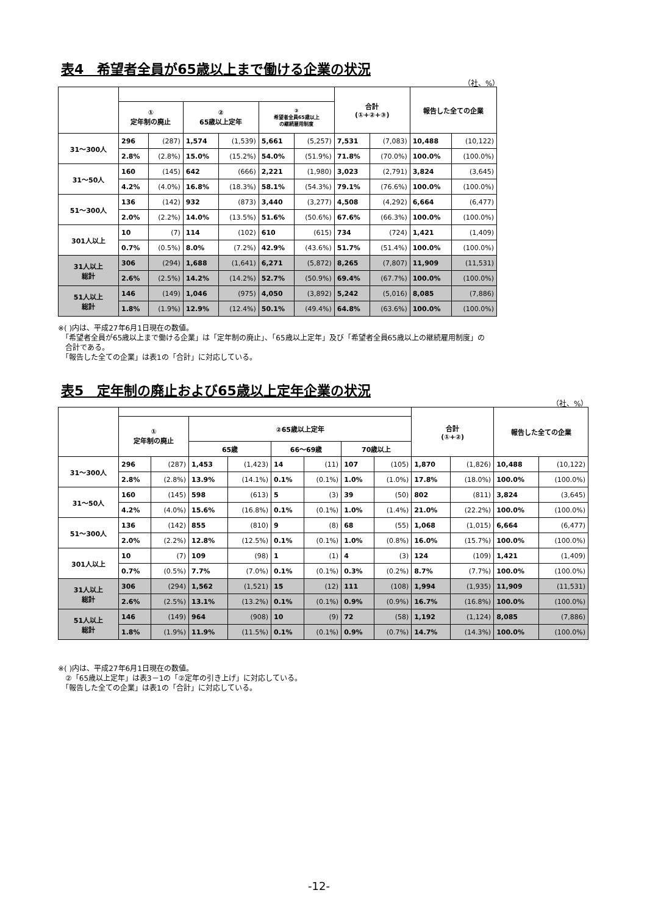表4　希望者全員が65歳以上まで働ける企業の状況
（社、%）
| | | | | | | | 合計 (①+②+③) | | 報告した全ての企業 | |
| --- | --- | --- | --- | --- | --- | --- | --- | --- | --- | --- |
| | ① 定年制の廃止 | | ② 65歳以上定年 | | ③ 希望者全員65歳以上 の継続雇用制度 | | | | | |
| 31～300人 | 296 | (287) | 1,574 | (1,539) | 5,661 | (5,257) | 7,531 | (7,083) | 10,488 | (10,122) |
| | 2.8% | (2.8%) | 15.0% | (15.2%) | 54.0% | (51.9%) | 71.8% | (70.0%) | 100.0% | (100.0%) |
| 31～50人 | 160 | (145) | 642 | (666) | 2,221 | (1,980) | 3,023 | (2,791) | 3,824 | (3,645) |
| | 4.2% | (4.0%) | 16.8% | (18.3%) | 58.1% | (54.3%) | 79.1% | (76.6%) | 100.0% | (100.0%) |
| 51～300人 | 136 | (142) | 932 | (873) | 3,440 | (3,277) | 4,508 | (4,292) | 6,664 | (6,477) |
| | 2.0% | (2.2%) | 14.0% | (13.5%) | 51.6% | (50.6%) | 67.6% | (66.3%) | 100.0% | (100.0%) |
| 301人以上 | 10 | (7) | 114 | (102) | 610 | (615) | 734 | (724) | 1,421 | (1,409) |
| | 0.7% | (0.5%) | 8.0% | (7.2%) | 42.9% | (43.6%) | 51.7% | (51.4%) | 100.0% | (100.0%) |
| 31人以上 総計 | 306 | (294) | 1,688 | (1,641) | 6,271 | (5,872) | 8,265 | (7,807) | 11,909 | (11,531) |
| | 2.6% | (2.5%) | 14.2% | (14.2%) | 52.7% | (50.9%) | 69.4% | (67.7%) | 100.0% | (100.0%) |
| 51人以上 総計 | 146 | (149) | 1,046 | (975) | 4,050 | (3,892) | 5,242 | (5,016) | 8,085 | (7,886) |
| | 1.8% | (1.9%) | 12.9% | (12.4%) | 50.1% | (49.4%) | 64.8% | (63.6%) | 100.0% | (100.0%) |
※( )内は、平成27年6月1日現在の数値。
　「希望者全員が65歳以上まで働ける企業」は「定年制の廃止」、「65歳以上定年」及び「希望者全員65歳以上の継続雇用制度」の
　合計である。
　「報告した全ての企業」は表1の「合計」に対応している。
表5　定年制の廃止および65歳以上定年企業の状況
（社、%）
| | | | | | | | | | 合計 (①+②) | | 報告した全ての企業 | |
| --- | --- | --- | --- | --- | --- | --- | --- | --- | --- | --- | --- | --- |
| | ① 定年制の廃止 | | ②65歳以上定年 | | | | | | | | | |
| | | | 65歳 | | 66～69歳 | | 70歳以上 | | | | | |
| 31～300人 | 296 | (287) | 1,453 | (1,423) | 14 | (11) | 107 | (105) | 1,870 | (1,826) | 10,488 | (10,122) |
| | 2.8% | (2.8%) | 13.9% | (14.1%) | 0.1% | (0.1%) | 1.0% | (1.0%) | 17.8% | (18.0%) | 100.0% | (100.0%) |
| 31～50人 | 160 | (145) | 598 | (613) | 5 | (3) | 39 | (50) | 802 | (811) | 3,824 | (3,645) |
| | 4.2% | (4.0%) | 15.6% | (16.8%) | 0.1% | (0.1%) | 1.0% | (1.4%) | 21.0% | (22.2%) | 100.0% | (100.0%) |
| 51～300人 | 136 | (142) | 855 | (810) | 9 | (8) | 68 | (55) | 1,068 | (1,015) | 6,664 | (6,477) |
| | 2.0% | (2.2%) | 12.8% | (12.5%) | 0.1% | (0.1%) | 1.0% | (0.8%) | 16.0% | (15.7%) | 100.0% | (100.0%) |
| 301人以上 | 10 | (7) | 109 | (98) | 1 | (1) | 4 | (3) | 124 | (109) | 1,421 | (1,409) |
| | 0.7% | (0.5%) | 7.7% | (7.0%) | 0.1% | (0.1%) | 0.3% | (0.2%) | 8.7% | (7.7%) | 100.0% | (100.0%) |
| 31人以上 総計 | 306 | (294) | 1,562 | (1,521) | 15 | (12) | 111 | (108) | 1,994 | (1,935) | 11,909 | (11,531) |
| | 2.6% | (2.5%) | 13.1% | (13.2%) | 0.1% | (0.1%) | 0.9% | (0.9%) | 16.7% | (16.8%) | 100.0% | (100.0%) |
| 51人以上 総計 | 146 | (149) | 964 | (908) | 10 | (9) | 72 | (58) | 1,192 | (1,124) | 8,085 | (7,886) |
| | 1.8% | (1.9%) | 11.9% | (11.5%) | 0.1% | (0.1%) | 0.9% | (0.7%) | 14.7% | (14.3%) | 100.0% | (100.0%) |
※( )内は、平成27年6月1日現在の数値。
　②「65歳以上定年」は表3－1の「②定年の引き上げ」に対応している。
　「報告した全ての企業」は表1の「合計」に対応している。
-12-